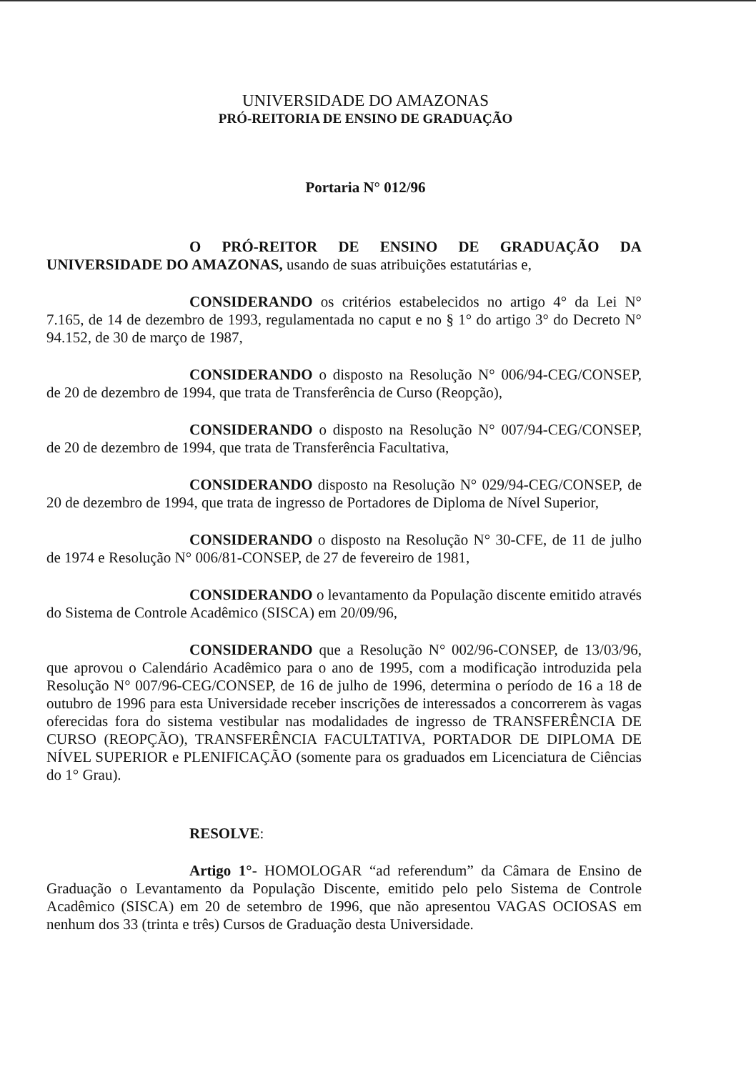UNIVERSIDADE DO AMAZONAS
PRÓ-REITORIA DE ENSINO DE GRADUAÇÃO
Portaria N° 012/96
O PRÓ-REITOR DE ENSINO DE GRADUAÇÃO DA UNIVERSIDADE DO AMAZONAS, usando de suas atribuições estatutárias e,
CONSIDERANDO os critérios estabelecidos no artigo 4° da Lei N° 7.165, de 14 de dezembro de 1993, regulamentada no caput e no § 1° do artigo 3° do Decreto N° 94.152, de 30 de março de 1987,
CONSIDERANDO o disposto na Resolução N° 006/94-CEG/CONSEP, de 20 de dezembro de 1994, que trata de Transferência de Curso (Reopção),
CONSIDERANDO o disposto na Resolução N° 007/94-CEG/CONSEP, de 20 de dezembro de 1994, que trata de Transferência Facultativa,
CONSIDERANDO disposto na Resolução N° 029/94-CEG/CONSEP, de 20 de dezembro de 1994, que trata de ingresso de Portadores de Diploma de Nível Superior,
CONSIDERANDO o disposto na Resolução N° 30-CFE, de 11 de julho de 1974 e Resolução N° 006/81-CONSEP, de 27 de fevereiro de 1981,
CONSIDERANDO o levantamento da População discente emitido através do Sistema de Controle Acadêmico (SISCA) em 20/09/96,
CONSIDERANDO que a Resolução N° 002/96-CONSEP, de 13/03/96, que aprovou o Calendário Acadêmico para o ano de 1995, com a modificação introduzida pela Resolução N° 007/96-CEG/CONSEP, de 16 de julho de 1996, determina o período de 16 a 18 de outubro de 1996 para esta Universidade receber inscrições de interessados a concorrerem às vagas oferecidas fora do sistema vestibular nas modalidades de ingresso de TRANSFERÊNCIA DE CURSO (REOPÇÃO), TRANSFERÊNCIA FACULTATIVA, PORTADOR DE DIPLOMA DE NÍVEL SUPERIOR e PLENIFICAÇÃO (somente para os graduados em Licenciatura de Ciências do 1° Grau).
RESOLVE:
Artigo 1°- HOMOLOGAR “ad referendum” da Câmara de Ensino de Graduação o Levantamento da População Discente, emitido pelo pelo Sistema de Controle Acadêmico (SISCA) em 20 de setembro de 1996, que não apresentou VAGAS OCIOSAS em nenhum dos 33 (trinta e três) Cursos de Graduação desta Universidade.